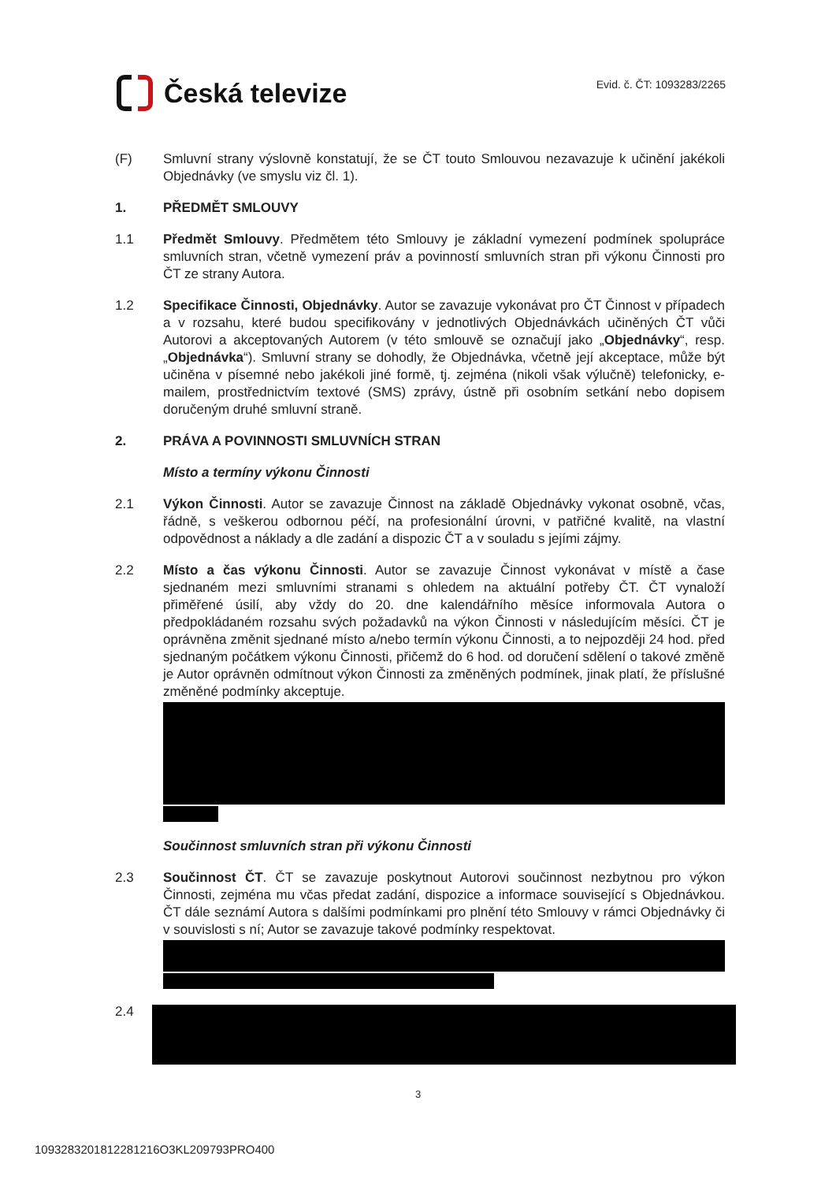Česká televize
Evid. č. ČT: 1093283/2265
(F) Smluvní strany výslovně konstatují, že se ČT touto Smlouvou nezavazuje k učinění jakékoli Objednávky (ve smyslu viz čl. 1).
1. PŘEDMĚT SMLOUVY
1.1 Předmět Smlouvy. Předmětem této Smlouvy je základní vymezení podmínek spolupráce smluvních stran, včetně vymezení práv a povinností smluvních stran při výkonu Činnosti pro ČT ze strany Autora.
1.2 Specifikace Činnosti, Objednávky. Autor se zavazuje vykonávat pro ČT Činnost v případech a v rozsahu, které budou specifikovány v jednotlivých Objednávkách učiněných ČT vůči Autorovi a akceptovaných Autorem (v této smlouvě se označují jako „Objednávky“, resp. „Objednávka“). Smluvní strany se dohodly, že Objednávka, včetně její akceptace, může být učiněna v písemné nebo jakékoli jiné formě, tj. zejména (nikoli však výlučně) telefonicky, e-mailem, prostřednictvím textové (SMS) zprávy, ústně při osobním setkání nebo dopisem doručeným druhé smluvní straně.
2. PRÁVA A POVINNOSTI SMLUVNÍCH STRAN
Místo a termíny výkonu Činnosti
2.1 Výkon Činnosti. Autor se zavazuje Činnost na základě Objednávky vykonat osobně, včas, řádně, s veškerou odbornou péčí, na profesionální úrovni, v patřičné kvalitě, na vlastní odpovědnost a náklady a dle zadání a dispozic ČT a v souladu s jejími zájmy.
2.2 Místo a čas výkonu Činnosti. Autor se zavazuje Činnost vykonávat v místě a čase sjednaném mezi smluvními stranami s ohledem na aktuální potřeby ČT. ČT vynaloží přiměřené úsilí, aby vždy do 20. dne kalendářního měsíce informovala Autora o předpokládaném rozsahu svých požadavků na výkon Činnosti v následujícím měsíci. ČT je oprávněna změnit sjednané místo a/nebo termín výkonu Činnosti, a to nejpozději 24 hod. před sjednaným počátkem výkonu Činnosti, přičemž do 6 hod. od doručení sdělení o takové změně je Autor oprávněn odmítnout výkon Činnosti za změněných podmínek, jinak platí, že příslušné změněné podmínky akceptuje.
Součinnost smluvních stran při výkonu Činnosti
2.3 Součinnost ČT. ČT se zavazuje poskytnout Autorovi součinnost nezbytnou pro výkon Činnosti, zejména mu včas předat zadání, dispozice a informace související s Objednávkou. ČT dále seznámí Autora s dalšími podmínkami pro plnění této Smlouvy v rámci Objednávky či v souvislosti s ní; Autor se zavazuje takové podmínky respektovat.
2.4
3
1093283201812281216O3KL209793PRO400